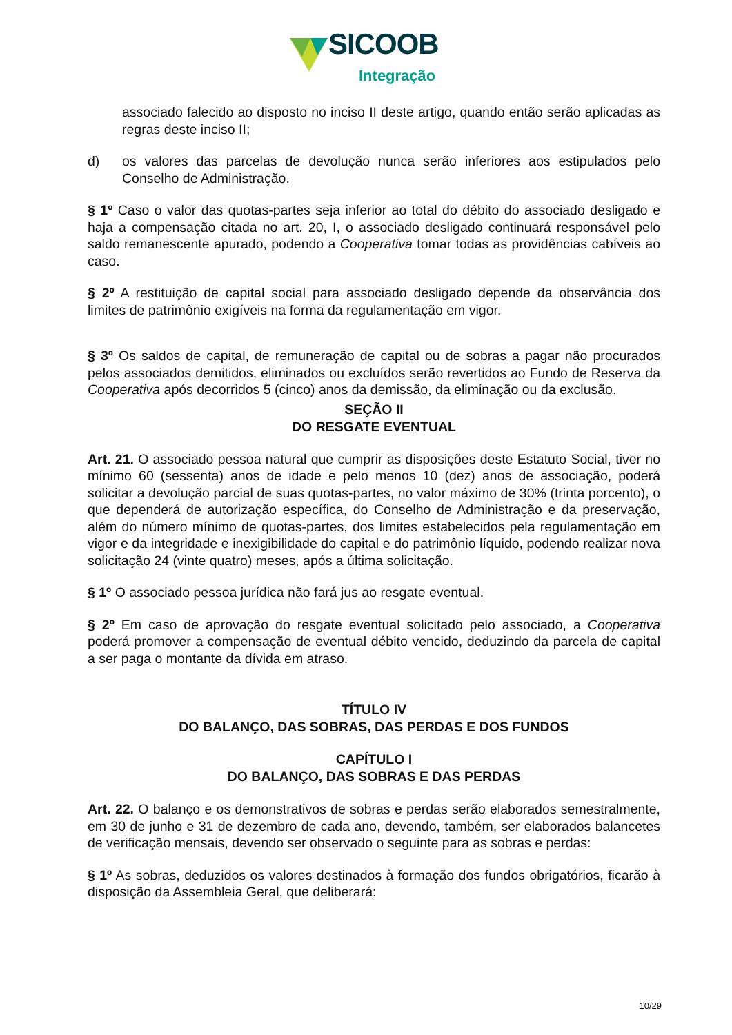SICOOB
Integração
associado falecido ao disposto no inciso II deste artigo, quando então serão aplicadas as regras deste inciso II;
d) os valores das parcelas de devolução nunca serão inferiores aos estipulados pelo Conselho de Administração.
§ 1º Caso o valor das quotas-partes seja inferior ao total do débito do associado desligado e haja a compensação citada no art. 20, I, o associado desligado continuará responsável pelo saldo remanescente apurado, podendo a Cooperativa tomar todas as providências cabíveis ao caso.
§ 2º A restituição de capital social para associado desligado depende da observância dos limites de patrimônio exigíveis na forma da regulamentação em vigor.
§ 3º Os saldos de capital, de remuneração de capital ou de sobras a pagar não procurados pelos associados demitidos, eliminados ou excluídos serão revertidos ao Fundo de Reserva da Cooperativa após decorridos 5 (cinco) anos da demissão, da eliminação ou da exclusão.
SEÇÃO II
DO RESGATE EVENTUAL
Art. 21. O associado pessoa natural que cumprir as disposições deste Estatuto Social, tiver no mínimo 60 (sessenta) anos de idade e pelo menos 10 (dez) anos de associação, poderá solicitar a devolução parcial de suas quotas-partes, no valor máximo de 30% (trinta porcento), o que dependerá de autorização específica, do Conselho de Administração e da preservação, além do número mínimo de quotas-partes, dos limites estabelecidos pela regulamentação em vigor e da integridade e inexigibilidade do capital e do patrimônio líquido, podendo realizar nova solicitação 24 (vinte quatro) meses, após a última solicitação.
§ 1º O associado pessoa jurídica não fará jus ao resgate eventual.
§ 2º Em caso de aprovação do resgate eventual solicitado pelo associado, a Cooperativa poderá promover a compensação de eventual débito vencido, deduzindo da parcela de capital a ser paga o montante da dívida em atraso.
TÍTULO IV
DO BALANÇO, DAS SOBRAS, DAS PERDAS E DOS FUNDOS
CAPÍTULO I
DO BALANÇO, DAS SOBRAS E DAS PERDAS
Art. 22. O balanço e os demonstrativos de sobras e perdas serão elaborados semestralmente, em 30 de junho e 31 de dezembro de cada ano, devendo, também, ser elaborados balancetes de verificação mensais, devendo ser observado o seguinte para as sobras e perdas:
§ 1º As sobras, deduzidos os valores destinados à formação dos fundos obrigatórios, ficarão à disposição da Assembleia Geral, que deliberará:
10/29